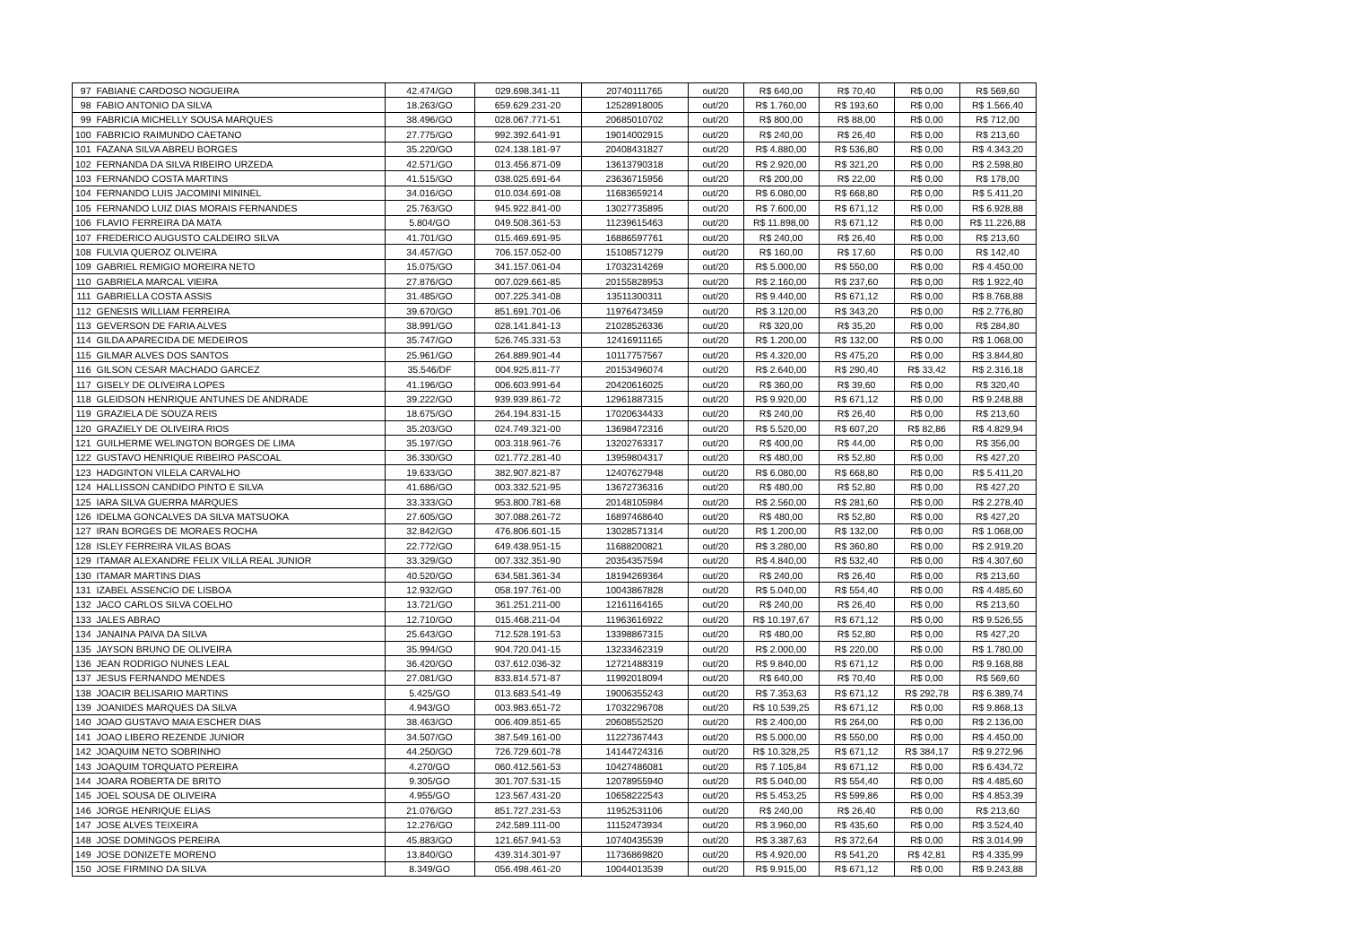| 97 | FABIANE CARDOSO NOGUEIRA | 42.474/GO | 029.698.341-11 | 20740111765 | out/20 | R$ 640,00 | R$ 70,40 | R$ 0,00 | R$ 569,60 |
| 98 | FABIO ANTONIO DA SILVA | 18.263/GO | 659.629.231-20 | 12528918005 | out/20 | R$ 1.760,00 | R$ 193,60 | R$ 0,00 | R$ 1.566,40 |
| 99 | FABRICIA MICHELLY SOUSA MARQUES | 38.496/GO | 028.067.771-51 | 20685010702 | out/20 | R$ 800,00 | R$ 88,00 | R$ 0,00 | R$ 712,00 |
| 100 | FABRICIO RAIMUNDO CAETANO | 27.775/GO | 992.392.641-91 | 19014002915 | out/20 | R$ 240,00 | R$ 26,40 | R$ 0,00 | R$ 213,60 |
| 101 | FAZANA SILVA ABREU BORGES | 35.220/GO | 024.138.181-97 | 20408431827 | out/20 | R$ 4.880,00 | R$ 536,80 | R$ 0,00 | R$ 4.343,20 |
| 102 | FERNANDA DA SILVA RIBEIRO URZEDA | 42.571/GO | 013.456.871-09 | 13613790318 | out/20 | R$ 2.920,00 | R$ 321,20 | R$ 0,00 | R$ 2.598,80 |
| 103 | FERNANDO COSTA MARTINS | 41.515/GO | 038.025.691-64 | 23636715956 | out/20 | R$ 200,00 | R$ 22,00 | R$ 0,00 | R$ 178,00 |
| 104 | FERNANDO LUIS JACOMINI MININEL | 34.016/GO | 010.034.691-08 | 11683659214 | out/20 | R$ 6.080,00 | R$ 668,80 | R$ 0,00 | R$ 5.411,20 |
| 105 | FERNANDO LUIZ DIAS MORAIS FERNANDES | 25.763/GO | 945.922.841-00 | 13027735895 | out/20 | R$ 7.600,00 | R$ 671,12 | R$ 0,00 | R$ 6.928,88 |
| 106 | FLAVIO FERREIRA DA MATA | 5.804/GO | 049.508.361-53 | 11239615463 | out/20 | R$ 11.898,00 | R$ 671,12 | R$ 0,00 | R$ 11.226,88 |
| 107 | FREDERICO AUGUSTO CALDEIRO SILVA | 41.701/GO | 015.469.691-95 | 16886597761 | out/20 | R$ 240,00 | R$ 26,40 | R$ 0,00 | R$ 213,60 |
| 108 | FULVIA QUEROZ OLIVEIRA | 34.457/GO | 706.157.052-00 | 15108571279 | out/20 | R$ 160,00 | R$ 17,60 | R$ 0,00 | R$ 142,40 |
| 109 | GABRIEL REMIGIO MOREIRA NETO | 15.075/GO | 341.157.061-04 | 17032314269 | out/20 | R$ 5.000,00 | R$ 550,00 | R$ 0,00 | R$ 4.450,00 |
| 110 | GABRIELA MARCAL VIEIRA | 27.876/GO | 007.029.661-85 | 20155828953 | out/20 | R$ 2.160,00 | R$ 237,60 | R$ 0,00 | R$ 1.922,40 |
| 111 | GABRIELLA COSTA ASSIS | 31.485/GO | 007.225.341-08 | 13511300311 | out/20 | R$ 9.440,00 | R$ 671,12 | R$ 0,00 | R$ 8.768,88 |
| 112 | GENESIS WILLIAM FERREIRA | 39.670/GO | 851.691.701-06 | 11976473459 | out/20 | R$ 3.120,00 | R$ 343,20 | R$ 0,00 | R$ 2.776,80 |
| 113 | GEVERSON DE FARIA ALVES | 38.991/GO | 028.141.841-13 | 21028526336 | out/20 | R$ 320,00 | R$ 35,20 | R$ 0,00 | R$ 284,80 |
| 114 | GILDA APARECIDA DE MEDEIROS | 35.747/GO | 526.745.331-53 | 12416911165 | out/20 | R$ 1.200,00 | R$ 132,00 | R$ 0,00 | R$ 1.068,00 |
| 115 | GILMAR ALVES DOS SANTOS | 25.961/GO | 264.889.901-44 | 10117757567 | out/20 | R$ 4.320,00 | R$ 475,20 | R$ 0,00 | R$ 3.844,80 |
| 116 | GILSON CESAR MACHADO GARCEZ | 35.546/DF | 004.925.811-77 | 20153496074 | out/20 | R$ 2.640,00 | R$ 290,40 | R$ 33,42 | R$ 2.316,18 |
| 117 | GISELY DE OLIVEIRA LOPES | 41.196/GO | 006.603.991-64 | 20420616025 | out/20 | R$ 360,00 | R$ 39,60 | R$ 0,00 | R$ 320,40 |
| 118 | GLEIDSON HENRIQUE ANTUNES DE ANDRADE | 39.222/GO | 939.939.861-72 | 12961887315 | out/20 | R$ 9.920,00 | R$ 671,12 | R$ 0,00 | R$ 9.248,88 |
| 119 | GRAZIELA DE SOUZA REIS | 18.675/GO | 264.194.831-15 | 17020634433 | out/20 | R$ 240,00 | R$ 26,40 | R$ 0,00 | R$ 213,60 |
| 120 | GRAZIELY DE OLIVEIRA RIOS | 35.203/GO | 024.749.321-00 | 13698472316 | out/20 | R$ 5.520,00 | R$ 607,20 | R$ 82,86 | R$ 4.829,94 |
| 121 | GUILHERME WELINGTON BORGES DE LIMA | 35.197/GO | 003.318.961-76 | 13202763317 | out/20 | R$ 400,00 | R$ 44,00 | R$ 0,00 | R$ 356,00 |
| 122 | GUSTAVO HENRIQUE RIBEIRO PASCOAL | 36.330/GO | 021.772.281-40 | 13959804317 | out/20 | R$ 480,00 | R$ 52,80 | R$ 0,00 | R$ 427,20 |
| 123 | HADGINTON VILELA CARVALHO | 19.633/GO | 382.907.821-87 | 12407627948 | out/20 | R$ 6.080,00 | R$ 668,80 | R$ 0,00 | R$ 5.411,20 |
| 124 | HALLISSON CANDIDO PINTO E SILVA | 41.686/GO | 003.332.521-95 | 13672736316 | out/20 | R$ 480,00 | R$ 52,80 | R$ 0,00 | R$ 427,20 |
| 125 | IARA SILVA GUERRA MARQUES | 33.333/GO | 953.800.781-68 | 20148105984 | out/20 | R$ 2.560,00 | R$ 281,60 | R$ 0,00 | R$ 2.278,40 |
| 126 | IDELMA GONCALVES DA SILVA MATSUOKA | 27.605/GO | 307.088.261-72 | 16897468640 | out/20 | R$ 480,00 | R$ 52,80 | R$ 0,00 | R$ 427,20 |
| 127 | IRAN BORGES DE MORAES ROCHA | 32.842/GO | 476.806.601-15 | 13028571314 | out/20 | R$ 1.200,00 | R$ 132,00 | R$ 0,00 | R$ 1.068,00 |
| 128 | ISLEY FERREIRA VILAS BOAS | 22.772/GO | 649.438.951-15 | 11688200821 | out/20 | R$ 3.280,00 | R$ 360,80 | R$ 0,00 | R$ 2.919,20 |
| 129 | ITAMAR ALEXANDRE FELIX VILLA REAL JUNIOR | 33.329/GO | 007.332.351-90 | 20354357594 | out/20 | R$ 4.840,00 | R$ 532,40 | R$ 0,00 | R$ 4.307,60 |
| 130 | ITAMAR MARTINS DIAS | 40.520/GO | 634.581.361-34 | 18194269364 | out/20 | R$ 240,00 | R$ 26,40 | R$ 0,00 | R$ 213,60 |
| 131 | IZABEL ASSENCIO DE LISBOA | 12.932/GO | 058.197.761-00 | 10043867828 | out/20 | R$ 5.040,00 | R$ 554,40 | R$ 0,00 | R$ 4.485,60 |
| 132 | JACO CARLOS SILVA COELHO | 13.721/GO | 361.251.211-00 | 12161164165 | out/20 | R$ 240,00 | R$ 26,40 | R$ 0,00 | R$ 213,60 |
| 133 | JALES ABRAO | 12.710/GO | 015.468.211-04 | 11963616922 | out/20 | R$ 10.197,67 | R$ 671,12 | R$ 0,00 | R$ 9.526,55 |
| 134 | JANAINA PAIVA DA SILVA | 25.643/GO | 712.528.191-53 | 13398867315 | out/20 | R$ 480,00 | R$ 52,80 | R$ 0,00 | R$ 427,20 |
| 135 | JAYSON BRUNO DE OLIVEIRA | 35.994/GO | 904.720.041-15 | 13233462319 | out/20 | R$ 2.000,00 | R$ 220,00 | R$ 0,00 | R$ 1.780,00 |
| 136 | JEAN RODRIGO NUNES LEAL | 36.420/GO | 037.612.036-32 | 12721488319 | out/20 | R$ 9.840,00 | R$ 671,12 | R$ 0,00 | R$ 9.168,88 |
| 137 | JESUS FERNANDO MENDES | 27.081/GO | 833.814.571-87 | 11992018094 | out/20 | R$ 640,00 | R$ 70,40 | R$ 0,00 | R$ 569,60 |
| 138 | JOACIR BELISARIO MARTINS | 5.425/GO | 013.683.541-49 | 19006355243 | out/20 | R$ 7.353,63 | R$ 671,12 | R$ 292,78 | R$ 6.389,74 |
| 139 | JOANIDES MARQUES DA SILVA | 4.943/GO | 003.983.651-72 | 17032296708 | out/20 | R$ 10.539,25 | R$ 671,12 | R$ 0,00 | R$ 9.868,13 |
| 140 | JOAO GUSTAVO MAIA ESCHER DIAS | 38.463/GO | 006.409.851-65 | 20608552520 | out/20 | R$ 2.400,00 | R$ 264,00 | R$ 0,00 | R$ 2.136,00 |
| 141 | JOAO LIBERO REZENDE JUNIOR | 34.507/GO | 387.549.161-00 | 11227367443 | out/20 | R$ 5.000,00 | R$ 550,00 | R$ 0,00 | R$ 4.450,00 |
| 142 | JOAQUIM NETO SOBRINHO | 44.250/GO | 726.729.601-78 | 14144724316 | out/20 | R$ 10.328,25 | R$ 671,12 | R$ 384,17 | R$ 9.272,96 |
| 143 | JOAQUIM TORQUATO PEREIRA | 4.270/GO | 060.412.561-53 | 10427486081 | out/20 | R$ 7.105,84 | R$ 671,12 | R$ 0,00 | R$ 6.434,72 |
| 144 | JOARA ROBERTA DE BRITO | 9.305/GO | 301.707.531-15 | 12078955940 | out/20 | R$ 5.040,00 | R$ 554,40 | R$ 0,00 | R$ 4.485,60 |
| 145 | JOEL SOUSA DE OLIVEIRA | 4.955/GO | 123.567.431-20 | 10658222543 | out/20 | R$ 5.453,25 | R$ 599,86 | R$ 0,00 | R$ 4.853,39 |
| 146 | JORGE HENRIQUE ELIAS | 21.076/GO | 851.727.231-53 | 11952531106 | out/20 | R$ 240,00 | R$ 26,40 | R$ 0,00 | R$ 213,60 |
| 147 | JOSE ALVES TEIXEIRA | 12.276/GO | 242.589.111-00 | 11152473934 | out/20 | R$ 3.960,00 | R$ 435,60 | R$ 0,00 | R$ 3.524,40 |
| 148 | JOSE DOMINGOS PEREIRA | 45.883/GO | 121.657.941-53 | 10740435539 | out/20 | R$ 3.387,63 | R$ 372,64 | R$ 0,00 | R$ 3.014,99 |
| 149 | JOSE DONIZETE MORENO | 13.840/GO | 439.314.301-97 | 11736869820 | out/20 | R$ 4.920,00 | R$ 541,20 | R$ 42,81 | R$ 4.335,99 |
| 150 | JOSE FIRMINO DA SILVA | 8.349/GO | 056.498.461-20 | 10044013539 | out/20 | R$ 9.915,00 | R$ 671,12 | R$ 0,00 | R$ 9.243,88 |